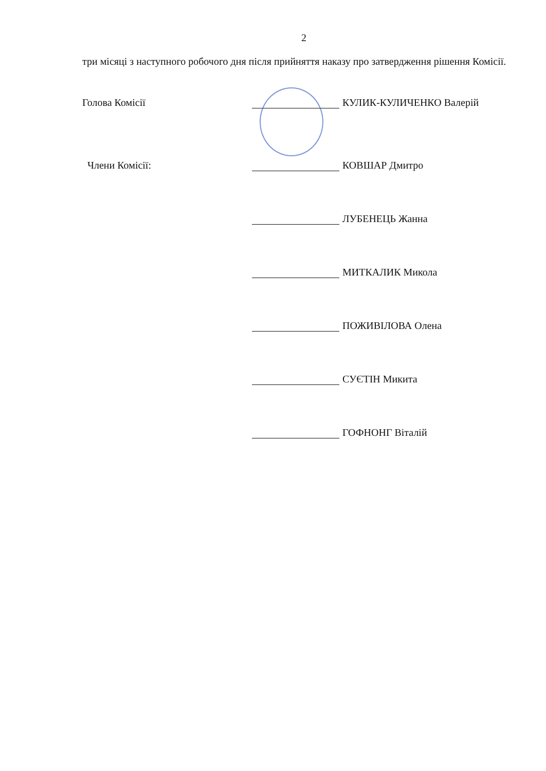2
три місяці з наступного робочого дня після прийняття наказу про затвердження рішення Комісії.
Голова Комісії
КУЛИК-КУЛИЧЕНКО Валерій
Члени Комісії:
КОВШАР Дмитро
ЛУБЕНЕЦЬ Жанна
МИТКАЛИК Микола
ПОЖИВІЛОВА Олена
СУЄТІН Микита
ГОФНОНГ Віталій